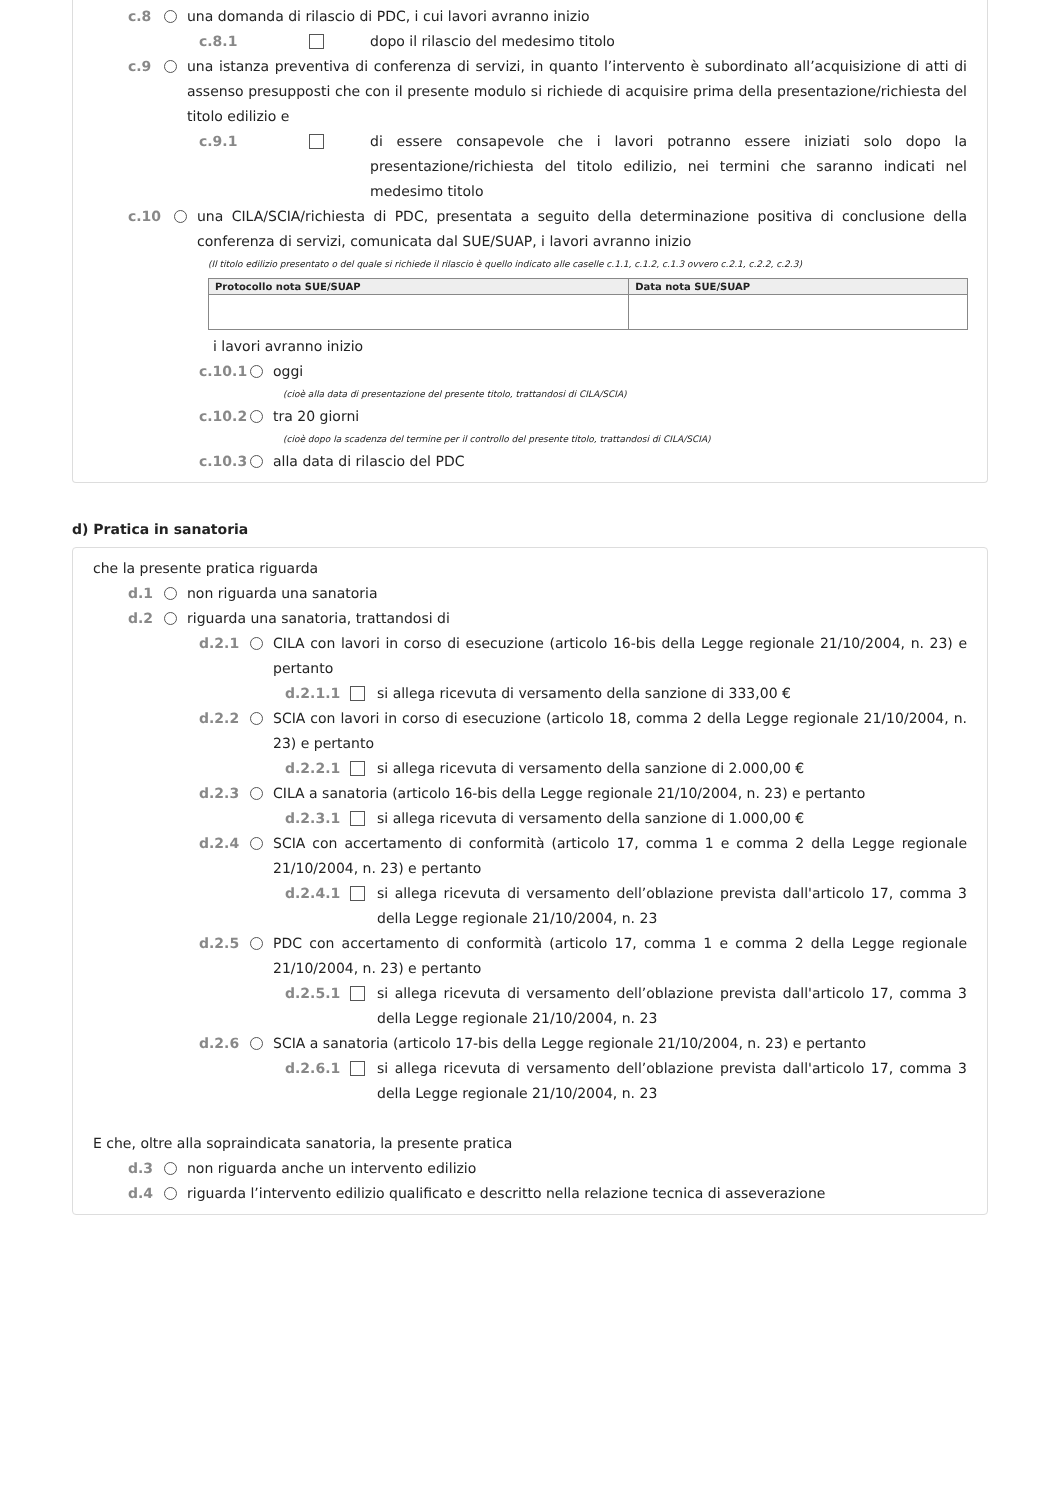c.8 una domanda di rilascio di PDC, i cui lavori avranno inizio
c.8.1 dopo il rilascio del medesimo titolo
c.9 una istanza preventiva di conferenza di servizi, in quanto l’intervento è subordinato all’acquisizione di atti di assenso presupposti che con il presente modulo si richiede di acquisire prima della presentazione/richiesta del titolo edilizio e
c.9.1 di essere consapevole che i lavori potranno essere iniziati solo dopo la presentazione/richiesta del titolo edilizio, nei termini che saranno indicati nel medesimo titolo
c.10 una CILA/SCIA/richiesta di PDC, presentata a seguito della determinazione positiva di conclusione della conferenza di servizi, comunicata dal SUE/SUAP, i lavori avranno inizio
(Il titolo edilizio presentato o del quale si richiede il rilascio è quello indicato alle caselle c.1.1, c.1.2, c.1.3 ovvero c.2.1, c.2.2, c.2.3)
| Protocollo nota SUE/SUAP | Data nota SUE/SUAP |
| --- | --- |
i lavori avranno inizio
c.10.1 oggi
(cioè alla data di presentazione del presente titolo, trattandosi di CILA/SCIA)
c.10.2 tra 20 giorni
(cioè dopo la scadenza del termine per il controllo del presente titolo, trattandosi di CILA/SCIA)
c.10.3 alla data di rilascio del PDC
d) Pratica in sanatoria
che la presente pratica riguarda
d.1 non riguarda una sanatoria
d.2 riguarda una sanatoria, trattandosi di
d.2.1 CILA con lavori in corso di esecuzione (articolo 16-bis della Legge regionale 21/10/2004, n. 23) e pertanto
d.2.1.1 si allega ricevuta di versamento della sanzione di 333,00 €
d.2.2 SCIA con lavori in corso di esecuzione (articolo 18, comma 2 della Legge regionale 21/10/2004, n. 23) e pertanto
d.2.2.1 si allega ricevuta di versamento della sanzione di 2.000,00 €
d.2.3 CILA a sanatoria (articolo 16-bis della Legge regionale 21/10/2004, n. 23) e pertanto
d.2.3.1 si allega ricevuta di versamento della sanzione di 1.000,00 €
d.2.4 SCIA con accertamento di conformità (articolo 17, comma 1 e comma 2 della Legge regionale 21/10/2004, n. 23) e pertanto
d.2.4.1 si allega ricevuta di versamento dell’oblazione prevista dall'articolo 17, comma 3 della Legge regionale 21/10/2004, n. 23
d.2.5 PDC con accertamento di conformità (articolo 17, comma 1 e comma 2 della Legge regionale 21/10/2004, n. 23) e pertanto
d.2.5.1 si allega ricevuta di versamento dell’oblazione prevista dall'articolo 17, comma 3 della Legge regionale 21/10/2004, n. 23
d.2.6 SCIA a sanatoria (articolo 17-bis della Legge regionale 21/10/2004, n. 23) e pertanto
d.2.6.1 si allega ricevuta di versamento dell’oblazione prevista dall'articolo 17, comma 3 della Legge regionale 21/10/2004, n. 23
E che, oltre alla sopraindicata sanatoria, la presente pratica
d.3 non riguarda anche un intervento edilizio
d.4 riguarda l’intervento edilizio qualificato e descritto nella relazione tecnica di asseverazione